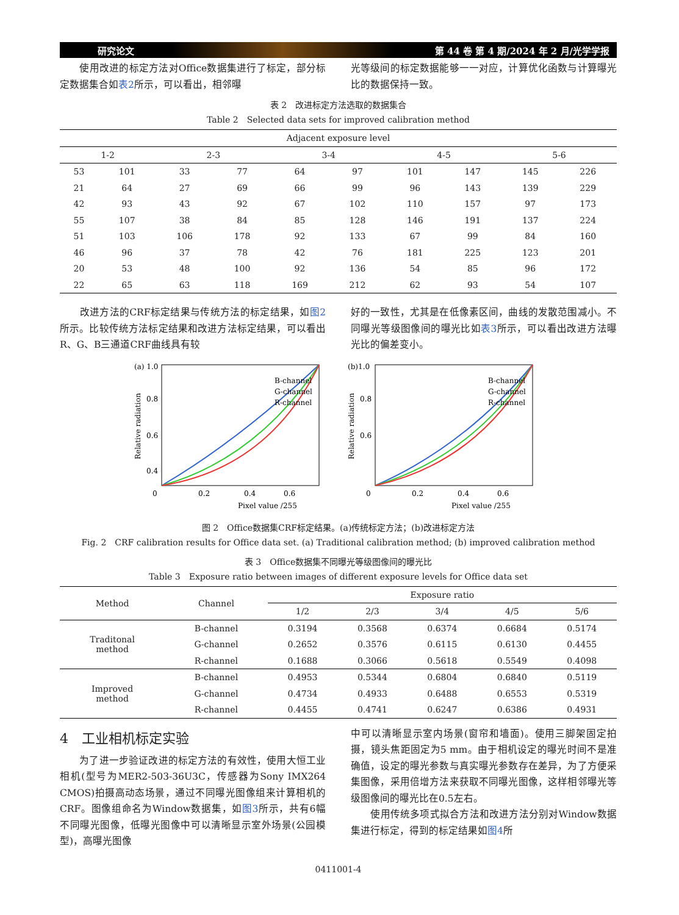研究论文 第 44 卷 第 4 期/2024 年 2 月/光学学报
　　使用改进的标定方法对Office数据集进行了标定，部分标定数据集合如表2所示，可以看出，相邻曝
光等级间的标定数据能够一一对应，计算优化函数与计算曝光比的数据保持一致。
表 2　改进标定方法选取的数据集合
Table 2　Selected data sets for improved calibration method
| Adjacent exposure level | | | | | | | | | |
| --- | --- | --- | --- | --- | --- | --- | --- | --- | --- |
| 1-2 | | 2-3 | | 3-4 | | 4-5 | | 5-6 | |
| 53 | 101 | 33 | 77 | 64 | 97 | 101 | 147 | 145 | 226 |
| 21 | 64 | 27 | 69 | 66 | 99 | 96 | 143 | 139 | 229 |
| 42 | 93 | 43 | 92 | 67 | 102 | 110 | 157 | 97 | 173 |
| 55 | 107 | 38 | 84 | 85 | 128 | 146 | 191 | 137 | 224 |
| 51 | 103 | 106 | 178 | 92 | 133 | 67 | 99 | 84 | 160 |
| 46 | 96 | 37 | 78 | 42 | 76 | 181 | 225 | 123 | 201 |
| 20 | 53 | 48 | 100 | 92 | 136 | 54 | 85 | 96 | 172 |
| 22 | 65 | 63 | 118 | 169 | 212 | 62 | 93 | 54 | 107 |
　　改进方法的CRF标定结果与传统方法的标定结果，如图2所示。比较传统方法标定结果和改进方法标定结果，可以看出R、G、B三通道CRF曲线具有较
好的一致性，尤其是在低像素区间，曲线的发散范围减小。不同曝光等级图像间的曝光比如表3所示，可以看出改进方法曝光比的偏差变小。
(a) 1.0
0.8
0.6
0.4
B-channel
G-channel
R-channel
0
0.2
0.4
0.6
Pixel value /255
Relative radiation
(b)1.0
0.8
0.6
B-channel
G-channel
R-channel
0
0.2
0.4
0.6
Pixel value /255
Relative radiation
图 2　Office数据集CRF标定结果。(a)传统标定方法；(b)改进标定方法
Fig. 2　CRF calibration results for Office data set. (a) Traditional calibration method; (b) improved calibration method
表 3　Office数据集不同曝光等级图像间的曝光比
Table 3　Exposure ratio between images of different exposure levels for Office data set
| Method | Channel | Exposure ratio | | | | |
| --- | --- | --- | --- | --- | --- | --- |
| | | 1/2 | 2/3 | 3/4 | 4/5 | 5/6 |
| Traditonal method | B-channel | 0.3194 | 0.3568 | 0.6374 | 0.6684 | 0.5174 |
| | G-channel | 0.2652 | 0.3576 | 0.6115 | 0.6130 | 0.4455 |
| | R-channel | 0.1688 | 0.3066 | 0.5618 | 0.5549 | 0.4098 |
| Improved method | B-channel | 0.4953 | 0.5344 | 0.6804 | 0.6840 | 0.5119 |
| | G-channel | 0.4734 | 0.4933 | 0.6488 | 0.6553 | 0.5319 |
| | R-channel | 0.4455 | 0.4741 | 0.6247 | 0.6386 | 0.4931 |
4　工业相机标定实验
　　为了进一步验证改进的标定方法的有效性，使用大恒工业相机(型号为MER2-503-36U3C，传感器为Sony IMX264 CMOS)拍摄高动态场景，通过不同曝光图像组来计算相机的CRF。图像组命名为Window数据集，如图3所示，共有6幅不同曝光图像，低曝光图像中可以清晰显示室外场景(公园模型)，高曝光图像
中可以清晰显示室内场景(窗帘和墙面)。使用三脚架固定拍摄，镜头焦距固定为5 mm。由于相机设定的曝光时间不是准确值，设定的曝光参数与真实曝光参数存在差异，为了方便采集图像，采用倍增方法来获取不同曝光图像，这样相邻曝光等级图像间的曝光比在0.5左右。
　　使用传统多项式拟合方法和改进方法分别对Window数据集进行标定，得到的标定结果如图4所
0411001-4